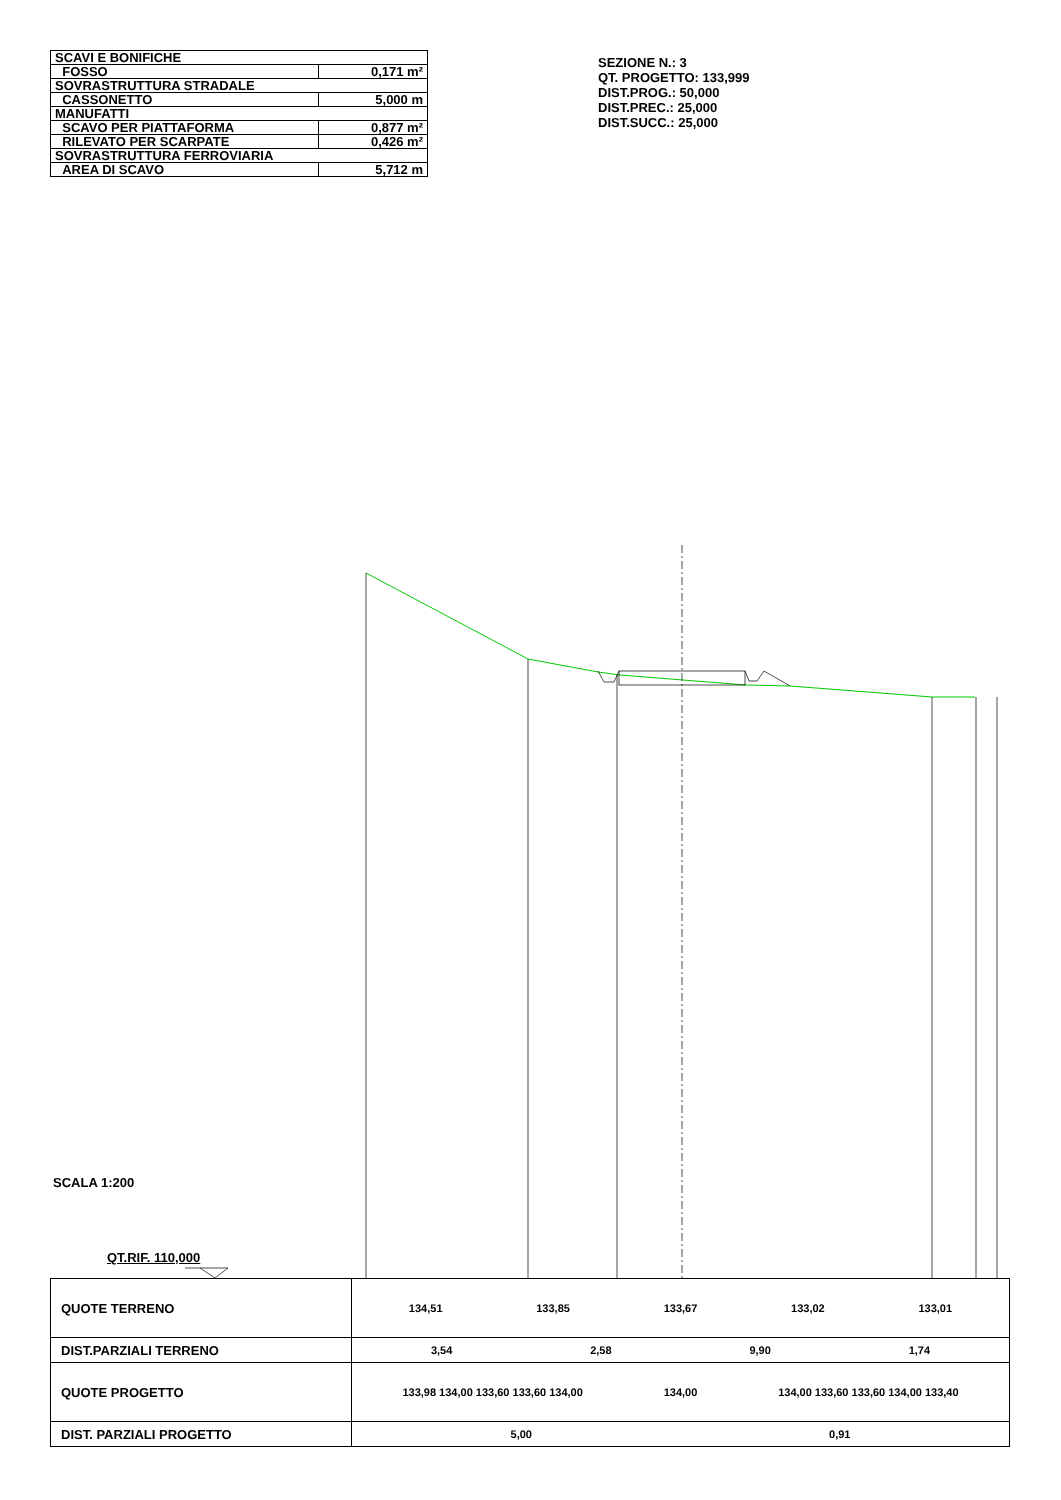| SCAVI E BONIFICHE | |
| FOSSO | 0,171 m² |
| SOVRASTRUTTURA STRADALE | |
| CASSONETTO | 5,000 m |
| MANUFATTI | |
| SCAVO PER PIATTAFORMA | 0,877 m² |
| RILEVATO PER SCARPATE | 0,426 m² |
| SOVRASTRUTTURA FERROVIARIA | |
| AREA DI SCAVO | 5,712 m |
SEZIONE N.: 3
QT. PROGETTO: 133,999
DIST.PROG.: 50,000
DIST.PREC.: 25,000
DIST.SUCC.: 25,000
SCALA 1:200
QT.RIF. 110,000
| QUOTE TERRENO | 134,51 133,85 133,67 133,02 133,01 |
| DIST.PARZIALI TERRENO | 3,54 2,58 9,90 1,74 |
| QUOTE PROGETTO | 133,98 134,00 133,60 133,60 134,00 134,00 134,00 133,60 133,60 134,00 133,40 |
| DIST. PARZIALI PROGETTO | 5,00 0,91 |